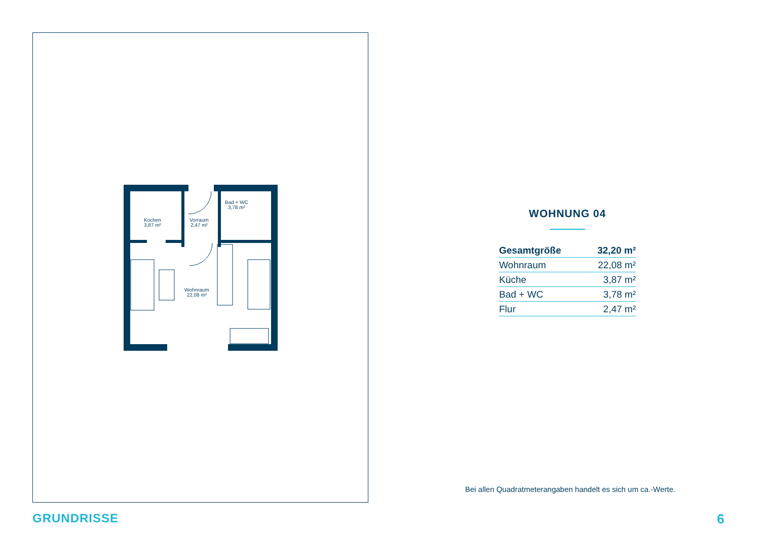Kochen
3,87 m²
Vorraum
2,47 m²
Bad + WC
3,78 m²
Wohnraum
22,08 m²
WOHNUNG 04
| Gesamtgröße | 32,20 m² |
| Wohnraum | 22,08 m² |
| Küche | 3,87 m² |
| Bad + WC | 3,78 m² |
| Flur | 2,47 m² |
Bei allen Quadratmeterangaben handelt es sich um ca.-Werte.
GRUNDRISSE 6